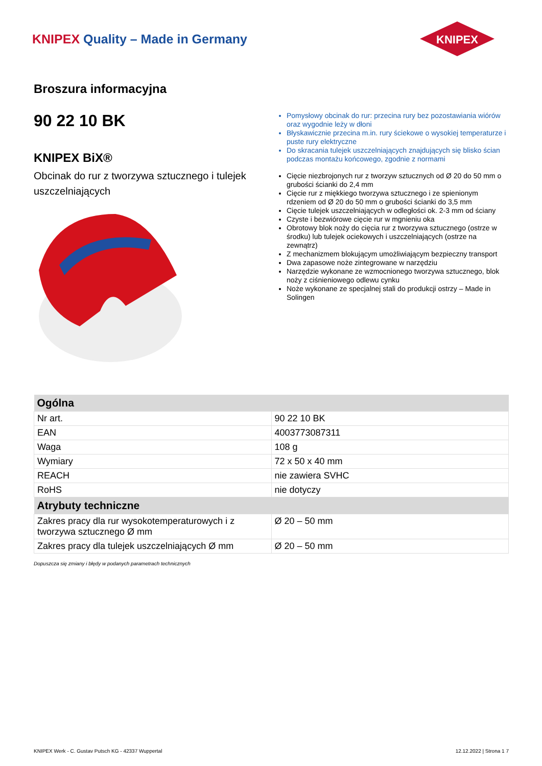KNIPEX Quality – Made in Germany
KNIPEX
Broszura informacyjna
90 22 10 BK
KNIPEX BiX®
Obcinak do rur z tworzywa sztucznego i tulejek uszczelniających
Pomysłowy obcinak do rur: przecina rury bez pozostawiania wiórów oraz wygodnie leży w dłoni
Błyskawicznie przecina m.in. rury ściekowe o wysokiej temperaturze i puste rury elektryczne
Do skracania tulejek uszczelniających znajdujących się blisko ścian podczas montażu końcowego, zgodnie z normami
Cięcie niezbrojonych rur z tworzyw sztucznych od Ø 20 do 50 mm o grubości ścianki do 2,4 mm
Cięcie rur z miękkiego tworzywa sztucznego i ze spienionym rdzeniem od Ø 20 do 50 mm o grubości ścianki do 3,5 mm
Cięcie tulejek uszczelniających w odległości ok. 2-3 mm od ściany
Czyste i bezwiórowe cięcie rur w mgnieniu oka
Obrotowy blok noży do cięcia rur z tworzywa sztucznego (ostrze w środku) lub tulejek ociekowych i uszczelniających (ostrze na zewnątrz)
Z mechanizmem blokującym umożliwiającym bezpieczny transport
Dwa zapasowe noże zintegrowane w narzędziu
Narzędzie wykonane ze wzmocnionego tworzywa sztucznego, blok noży z ciśnieniowego odlewu cynku
Noże wykonane ze specjalnej stali do produkcji ostrzy – Made in Solingen
| Ogólna | |
| --- | --- |
| Nr art. | 90 22 10 BK |
| EAN | 4003773087311 |
| Waga | 108 g |
| Wymiary | 72 x 50 x 40 mm |
| REACH | nie zawiera SVHC |
| RoHS | nie dotyczy |
| Atrybuty techniczne | |
| Zakres pracy dla rur wysokotemperaturowych i z tworzywa sztucznego Ø mm | Ø 20 – 50 mm |
| Zakres pracy dla tulejek uszczelniających Ø mm | Ø 20 – 50 mm |
Dopuszcza się zmiany i błędy w podanych parametrach technicznych
KNIPEX Werk - C. Gustav Putsch KG - 42337 Wuppertal 12.12.2022 | Strona 1 7